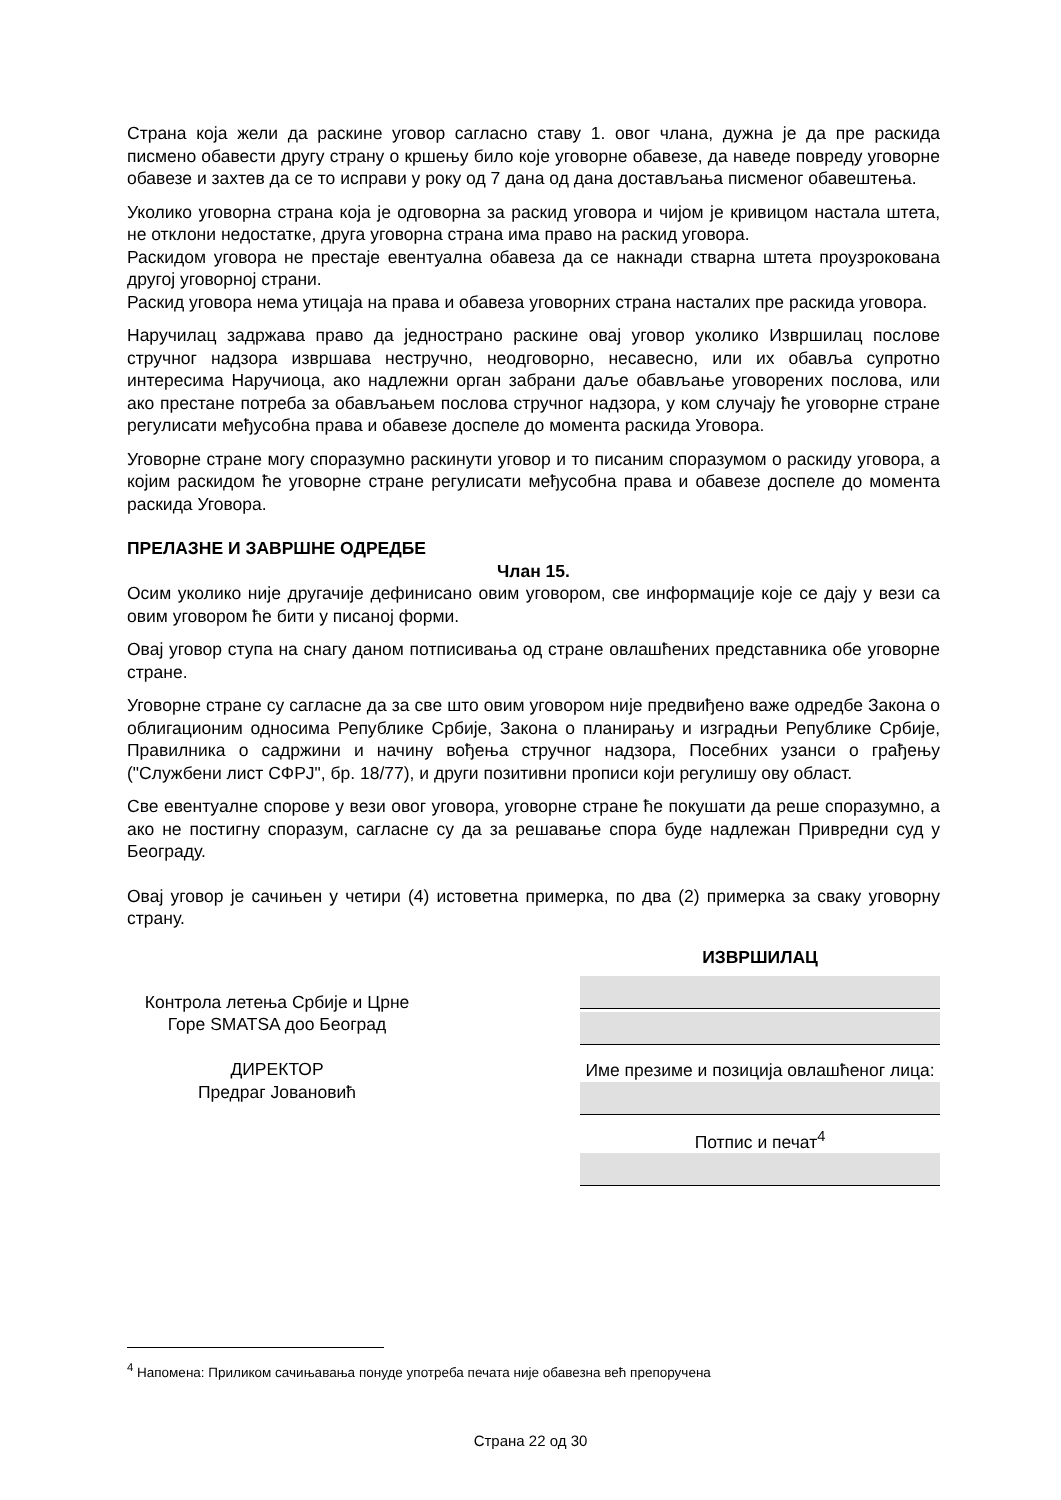Страна која жели да раскине уговор сагласно ставу 1. овог члана, дужна је да пре раскида писмено обавести другу страну о кршењу било које уговорне обавезе, да наведе повреду уговорне обавезе и захтев да се то исправи у року од 7 дана од дана достављања писменог обавештења.
Уколико уговорна страна која је одговорна за раскид уговора и чијом је кривицом настала штета, не отклони недостатке, друга уговорна страна има право на раскид уговора.
Раскидом уговора не престаје евентуална обавеза да се накнади стварна штета проузрокована другој уговорној страни.
Раскид уговора нема утицаја на права и обавеза уговорних страна насталих пре раскида уговора.
Наручилац задржава право да једнострано раскине овај уговор уколико Извршилац послове стручног надзора извршава нестручно, неодговорно, несавесно, или их обавља супротно интересима Наручиоца, ако надлежни орган забрани даље обављање уговорених послова, или ако престане потреба за обављањем послова стручног надзора, у ком случају ће уговорне стране регулисати међусобна права и обавезе доспеле до момента раскида Уговора.
Уговорне стране могу споразумно раскинути уговор и то писаним споразумом о раскиду уговора, а којим раскидом ће уговорне стране регулисати међусобна права и обавезе доспеле до момента раскида Уговора.
ПРЕЛАЗНЕ И ЗАВРШНЕ ОДРЕДБЕ
Члан 15.
Осим уколико није другачије дефинисано овим уговором, све информације које се дају у вези са овим уговором ће бити у писаној форми.
Овај уговор ступа на снагу даном потписивања од стране овлашћених представника обе уговорне стране.
Уговорне стране су сагласне да за све што овим уговором није предвиђено важе одредбе Закона о облигационим односима Републике Србије, Закона о планирању и изградњи Републике Србије, Правилника о садржини и начину вођења стручног надзора, Посебних узанси о грађењу ("Службени лист СФРЈ", бр. 18/77), и други позитивни прописи који регулишу ову област.
Све евентуалне спорове у вези овог уговора, уговорне стране ће покушати да реше споразумно, а ако не постигну споразум, сагласне су да за решавање спора буде надлежан Привредни суд у Београду.
Овај уговор је сачињен у четири (4) истоветна примерка, по два (2) примерка за сваку уговорну страну.
Контрола летења Србије и Црне Горе SMATSA доо Београд
ДИРЕКТОР
Предраг Јовановић
ИЗВРШИЛАЦ
Име презиме и позиција овлашћеног лица:
Потпис и печат<sup>4</sup>
<sup>4</sup> Напомена: Приликом сачињавања понуде употреба печата није обавезна већ препоручена
Страна 22 од 30